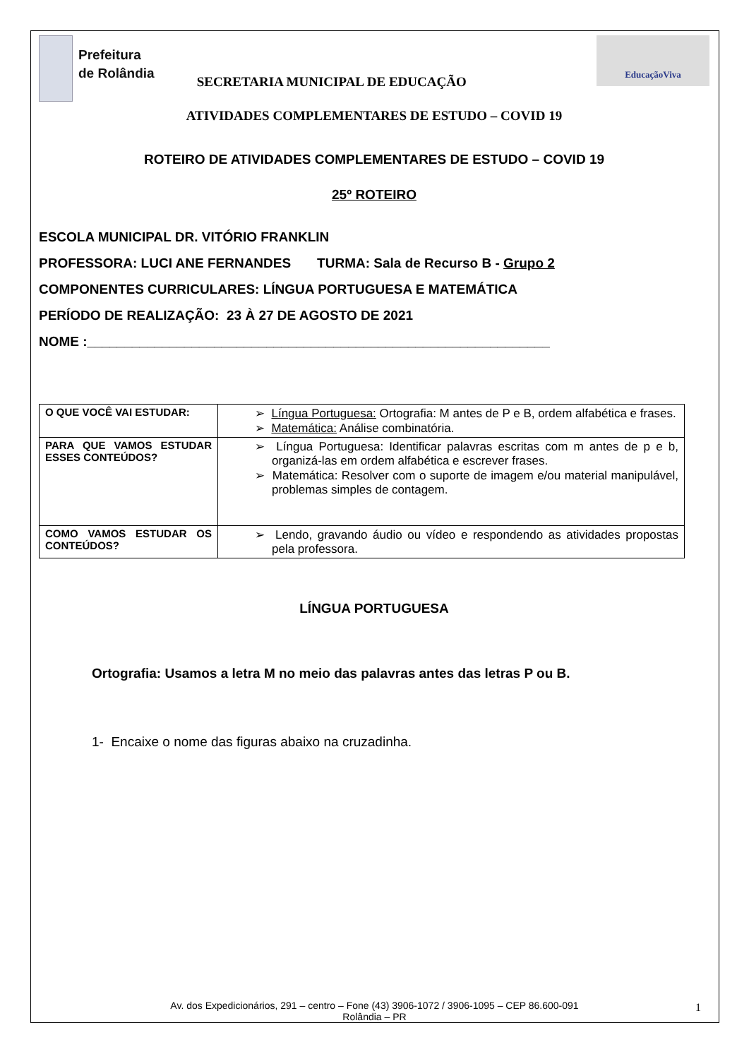Prefeitura
de Rolândia
SECRETARIA MUNICIPAL DE EDUCAÇÃO
EducaçãoViva
ATIVIDADES COMPLEMENTARES DE ESTUDO – COVID 19
ROTEIRO DE ATIVIDADES COMPLEMENTARES DE ESTUDO – COVID 19
25º ROTEIRO
ESCOLA MUNICIPAL DR. VITÓRIO FRANKLIN
PROFESSORA: LUCI ANE FERNANDES TURMA: Sala de Recurso B - Grupo 2
COMPONENTES CURRICULARES: LÍNGUA PORTUGUESA E MATEMÁTICA
PERÍODO DE REALIZAÇÃO: 23 À 27 DE AGOSTO DE 2021
NOME :______________________________________________________________
| O QUE VOCÊ VAI ESTUDAR: | ➢ Língua Portuguesa: Ortografia: M antes de P e B, ordem alfabética e frases. ➢ Matemática: Análise combinatória. |
| PARA QUE VAMOS ESTUDAR ESSES CONTEÚDOS? | ➢ Língua Portuguesa: Identificar palavras escritas com m antes de p e b, organizá-las em ordem alfabética e escrever frases. ➢ Matemática: Resolver com o suporte de imagem e/ou material manipulável, problemas simples de contagem. |
| COMO VAMOS ESTUDAR OS CONTEÚDOS? | ➢ Lendo, gravando áudio ou vídeo e respondendo as atividades propostas pela professora. |
LÍNGUA PORTUGUESA
Ortografia: Usamos a letra M no meio das palavras antes das letras P ou B.
1- Encaixe o nome das figuras abaixo na cruzadinha.
Av. dos Expedicionários, 291 – centro – Fone (43) 3906-1072 / 3906-1095 – CEP 86.600-091
Rolândia – PR
1